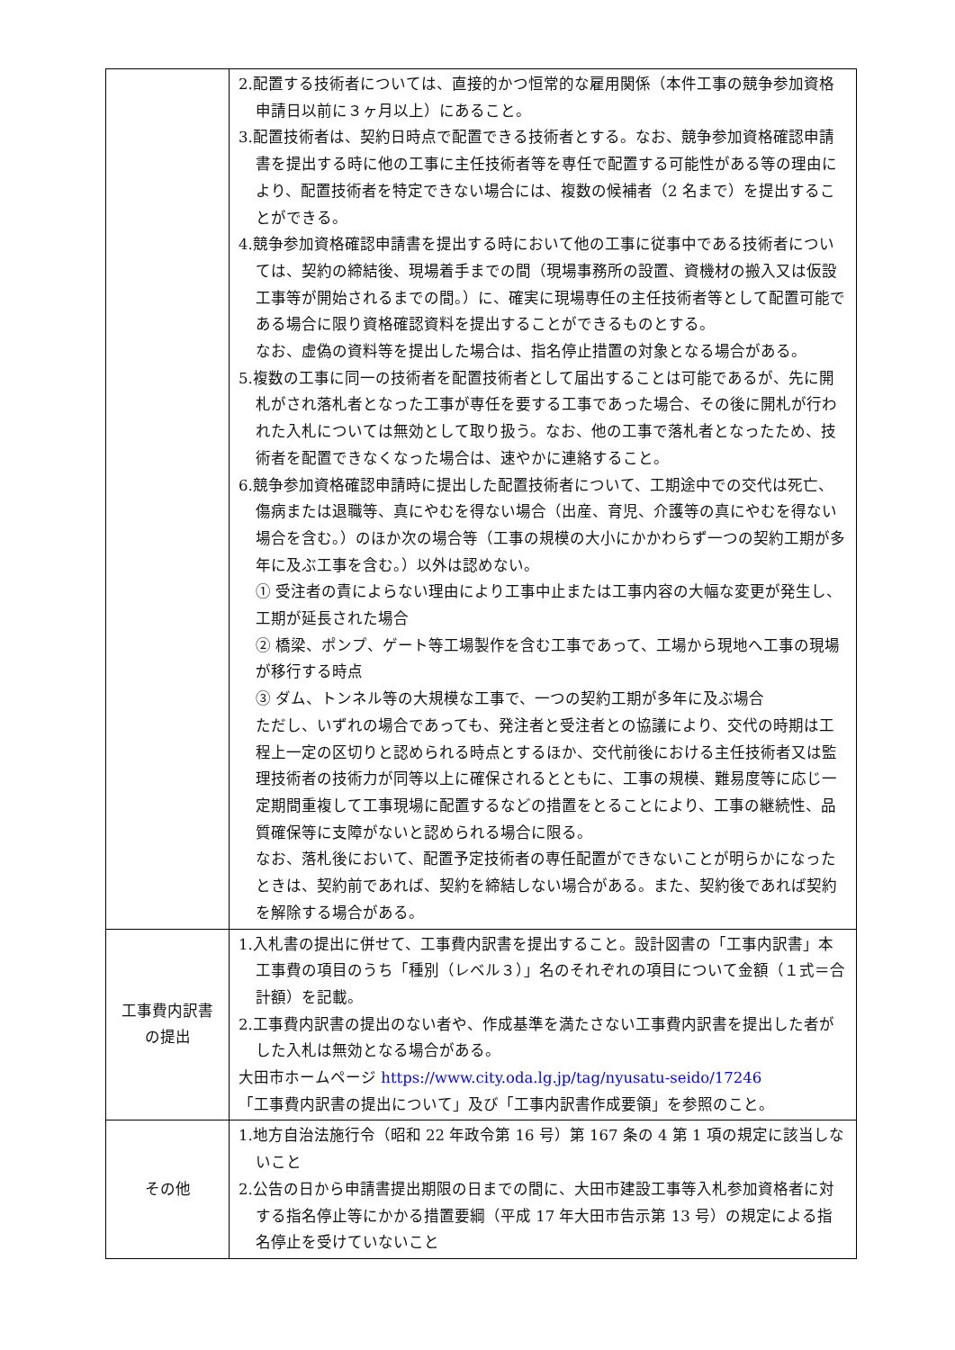| | 2.配置する技術者については、直接的かつ恒常的な雇用関係（本件工事の競争参加資格申請日以前に３ヶ月以上）にあること。 3.配置技術者は、契約日時点で配置できる技術者とする。なお、競争参加資格確認申請書を提出する時に他の工事に主任技術者等を専任で配置する可能性がある等の理由により、配置技術者を特定できない場合には、複数の候補者（2 名まで）を提出することができる。 4.競争参加資格確認申請書を提出する時において他の工事に従事中である技術者については、契約の締結後、現場着手までの間（現場事務所の設置、資機材の搬入又は仮設工事等が開始されるまでの間。）に、確実に現場専任の主任技術者等として配置可能である場合に限り資格確認資料を提出することができるものとする。 なお、虚偽の資料等を提出した場合は、指名停止措置の対象となる場合がある。 5.複数の工事に同一の技術者を配置技術者として届出することは可能であるが、先に開札がされ落札者となった工事が専任を要する工事であった場合、その後に開札が行われた入札については無効として取り扱う。なお、他の工事で落札者となったため、技術者を配置できなくなった場合は、速やかに連絡すること。 6.競争参加資格確認申請時に提出した配置技術者について、工期途中での交代は死亡、傷病または退職等、真にやむを得ない場合（出産、育児、介護等の真にやむを得ない場合を含む。）のほか次の場合等（工事の規模の大小にかかわらず一つの契約工期が多年に及ぶ工事を含む。）以外は認めない。 ① 受注者の責によらない理由により工事中止または工事内容の大幅な変更が発生し、工期が延長された場合 ② 橋梁、ポンプ、ゲート等工場製作を含む工事であって、工場から現地へ工事の現場が移行する時点 ③ ダム、トンネル等の大規模な工事で、一つの契約工期が多年に及ぶ場合 ただし、いずれの場合であっても、発注者と受注者との協議により、交代の時期は工程上一定の区切りと認められる時点とするほか、交代前後における主任技術者又は監理技術者の技術力が同等以上に確保されるとともに、工事の規模、難易度等に応じ一定期間重複して工事現場に配置するなどの措置をとることにより、工事の継続性、品質確保等に支障がないと認められる場合に限る。 なお、落札後において、配置予定技術者の専任配置ができないことが明らかになったときは、契約前であれば、契約を締結しない場合がある。また、契約後であれば契約を解除する場合がある。 |
| 工事費内訳書 の提出 | 1.入札書の提出に併せて、工事費内訳書を提出すること。設計図書の「工事内訳書」本工事費の項目のうち「種別（レベル３）」名のそれぞれの項目について金額（１式＝合計額）を記載。 2.工事費内訳書の提出のない者や、作成基準を満たさない工事費内訳書を提出した者がした入札は無効となる場合がある。 大田市ホームページ https://www.city.oda.lg.jp/tag/nyusatu-seido/17246 「工事費内訳書の提出について」及び「工事内訳書作成要領」を参照のこと。 |
| その他 | 1.地方自治法施行令（昭和 22 年政令第 16 号）第 167 条の 4 第 1 項の規定に該当しないこと 2.公告の日から申請書提出期限の日までの間に、大田市建設工事等入札参加資格者に対する指名停止等にかかる措置要綱（平成 17 年大田市告示第 13 号）の規定による指名停止を受けていないこと |